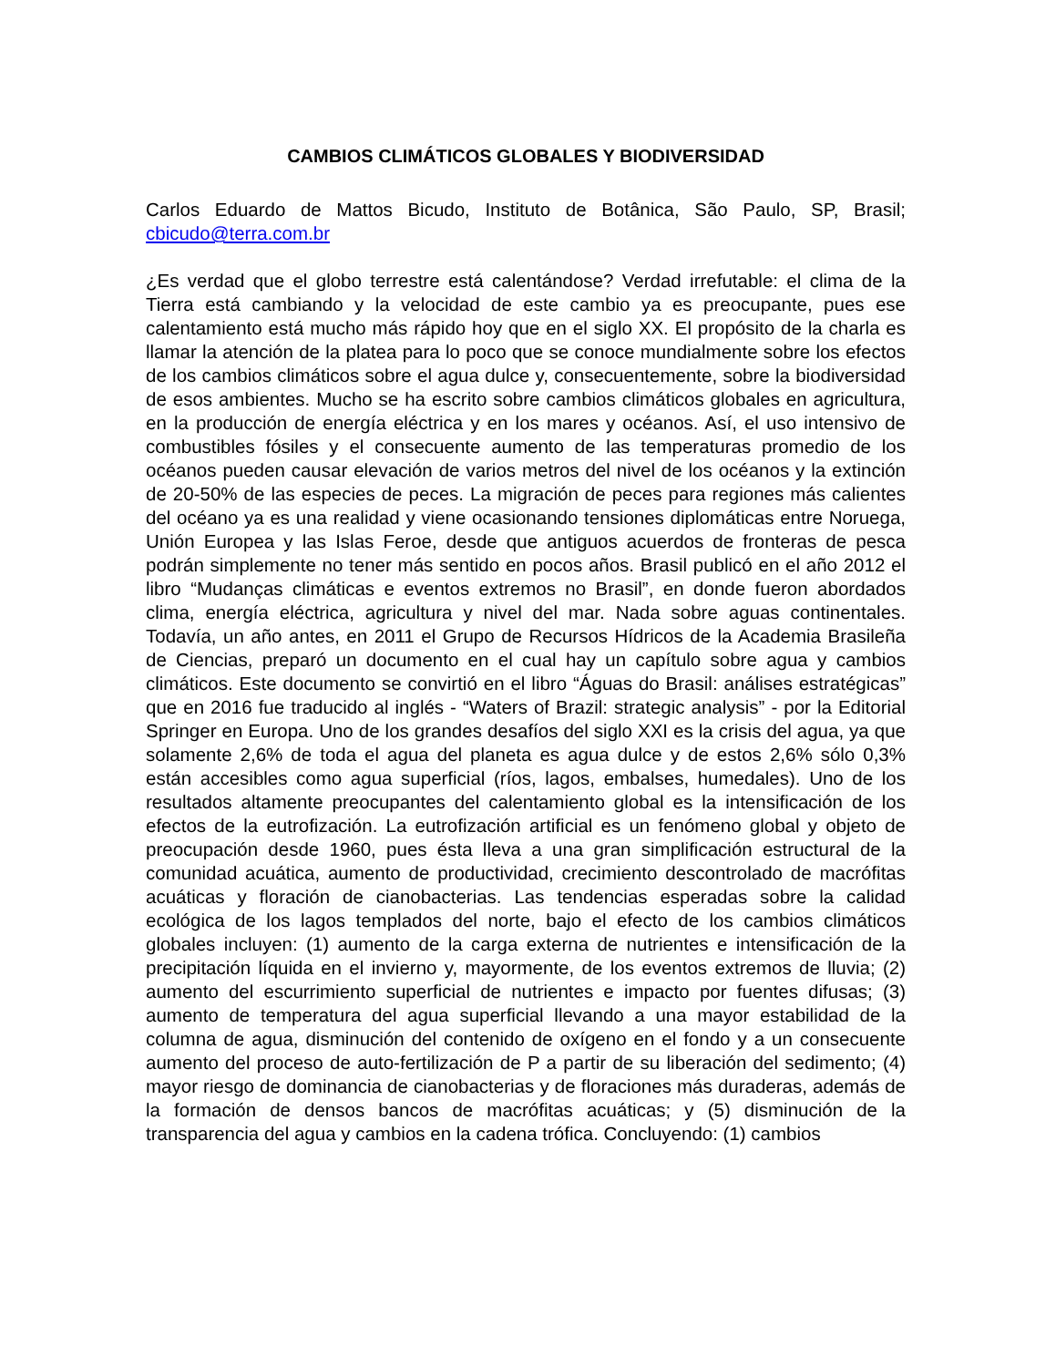CAMBIOS CLIMÁTICOS GLOBALES Y BIODIVERSIDAD
Carlos Eduardo de Mattos Bicudo, Instituto de Botânica, São Paulo, SP, Brasil; cbicudo@terra.com.br
¿Es verdad que el globo terrestre está calentándose? Verdad irrefutable: el clima de la Tierra está cambiando y la velocidad de este cambio ya es preocupante, pues ese calentamiento está mucho más rápido hoy que en el siglo XX. El propósito de la charla es llamar la atención de la platea para lo poco que se conoce mundialmente sobre los efectos de los cambios climáticos sobre el agua dulce y, consecuentemente, sobre la biodiversidad de esos ambientes. Mucho se ha escrito sobre cambios climáticos globales en agricultura, en la producción de energía eléctrica y en los mares y océanos. Así, el uso intensivo de combustibles fósiles y el consecuente aumento de las temperaturas promedio de los océanos pueden causar elevación de varios metros del nivel de los océanos y la extinción de 20-50% de las especies de peces. La migración de peces para regiones más calientes del océano ya es una realidad y viene ocasionando tensiones diplomáticas entre Noruega, Unión Europea y las Islas Feroe, desde que antiguos acuerdos de fronteras de pesca podrán simplemente no tener más sentido en pocos años. Brasil publicó en el año 2012 el libro “Mudanças climáticas e eventos extremos no Brasil”, en donde fueron abordados clima, energía eléctrica, agricultura y nivel del mar. Nada sobre aguas continentales. Todavía, un año antes, en 2011 el Grupo de Recursos Hídricos de la Academia Brasileña de Ciencias, preparó un documento en el cual hay un capítulo sobre agua y cambios climáticos. Este documento se convirtió en el libro “Águas do Brasil: análises estratégicas” que en 2016 fue traducido al inglés - “Waters of Brazil: strategic analysis” - por la Editorial Springer en Europa. Uno de los grandes desafíos del siglo XXI es la crisis del agua, ya que solamente 2,6% de toda el agua del planeta es agua dulce y de estos 2,6% sólo 0,3% están accesibles como agua superficial (ríos, lagos, embalses, humedales). Uno de los resultados altamente preocupantes del calentamiento global es la intensificación de los efectos de la eutrofización. La eutrofización artificial es un fenómeno global y objeto de preocupación desde 1960, pues ésta lleva a una gran simplificación estructural de la comunidad acuática, aumento de productividad, crecimiento descontrolado de macrófitas acuáticas y floración de cianobacterias. Las tendencias esperadas sobre la calidad ecológica de los lagos templados del norte, bajo el efecto de los cambios climáticos globales incluyen: (1) aumento de la carga externa de nutrientes e intensificación de la precipitación líquida en el invierno y, mayormente, de los eventos extremos de lluvia; (2) aumento del escurrimiento superficial de nutrientes e impacto por fuentes difusas; (3) aumento de temperatura del agua superficial llevando a una mayor estabilidad de la columna de agua, disminución del contenido de oxígeno en el fondo y a un consecuente aumento del proceso de auto-fertilización de P a partir de su liberación del sedimento; (4) mayor riesgo de dominancia de cianobacterias y de floraciones más duraderas, además de la formación de densos bancos de macrófitas acuáticas; y (5) disminución de la transparencia del agua y cambios en la cadena trófica. Concluyendo: (1) cambios